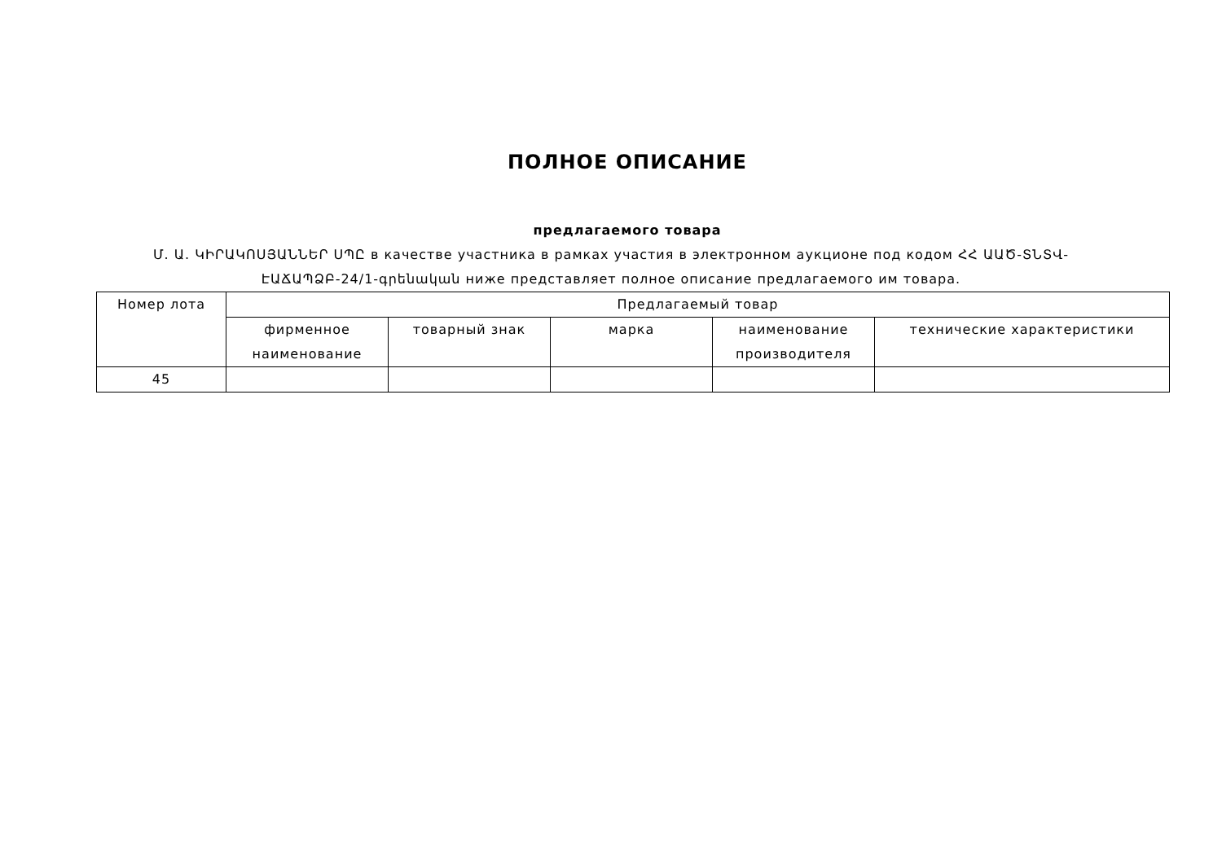ПОЛНОЕ ОПИСАНИЕ
предлагаемого товара
Մ. Ա. ԿԻՐԱԿՈՍՅԱՆՆԵՐ ՍՊԸ в качестве участника в рамках участия в электронном аукционе под кодом ՀՀ ԱԱԾ-ՏՆՏՎ-ԷԱՃԱՊՁԲ-24/1-գրենական ниже представляет полное описание предлагаемого им товара.
| Номер лота | Предлагаемый товар | | | | |
| --- | --- | --- | --- | --- | --- |
| | фирменное наименование | товарный знак | марка | наименование производителя | технические характеристики |
| 45 | | | | | |